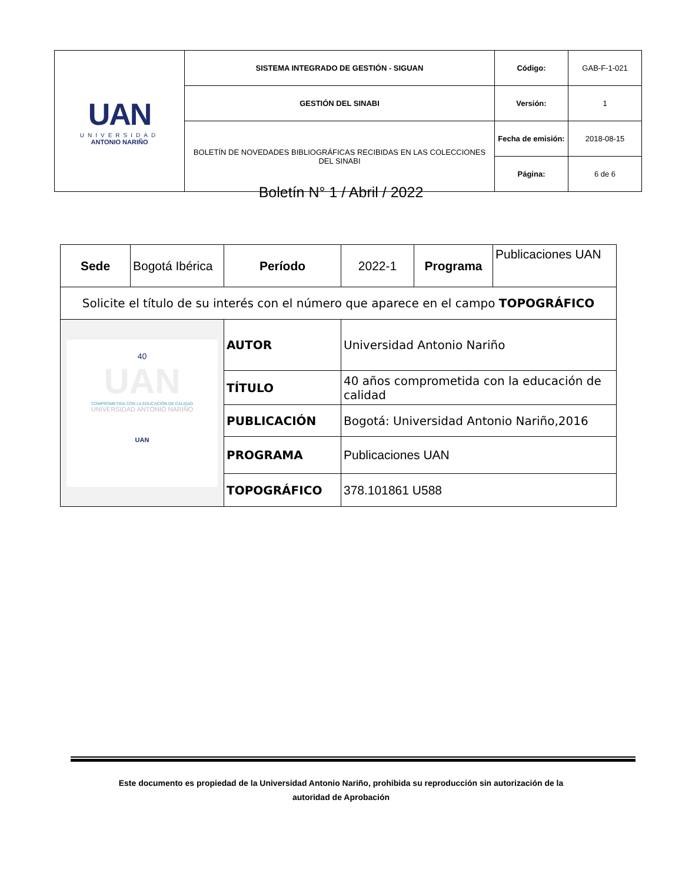| UAN UNIVERSIDAD ANTONIO NARIÑO | SISTEMA INTEGRADO DE GESTIÓN - SIGUAN | Código: | GAB-F-1-021 |
| | GESTIÓN DEL SINABI | Versión: | 1 |
| | BOLETÍN DE NOVEDADES BIBLIOGRÁFICAS RECIBIDAS EN LAS COLECCIONES DEL SINABI | Fecha de emisión: | 2018-08-15 |
| | | Página: | 6 de 6 |
Boletín N° 1 / Abril / 2022
| Sede | Bogotá Ibérica | Período | 2022-1 | Programa | Publicaciones UAN |
| Solicite el título de su interés con el número que aparece en el campo TOPOGRÁFICO | | | | | |
| 40 UAN COMPROMETIDA CON LA EDUCACIÓN DE CALIDAD UNIVERSIDAD ANTONIO NARIÑO UAN | | AUTOR | Universidad Antonio Nariño | | |
| | | TÍTULO | 40 años comprometida con la educación de calidad | | |
| | | PUBLICACIÓN | Bogotá: Universidad Antonio Nariño,2016 | | |
| | | PROGRAMA | Publicaciones UAN | | |
| | | TOPOGRÁFICO | 378.101861 U588 | | |
Este documento es propiedad de la Universidad Antonio Nariño, prohibida su reproducción sin autorización de la
autoridad de Aprobación